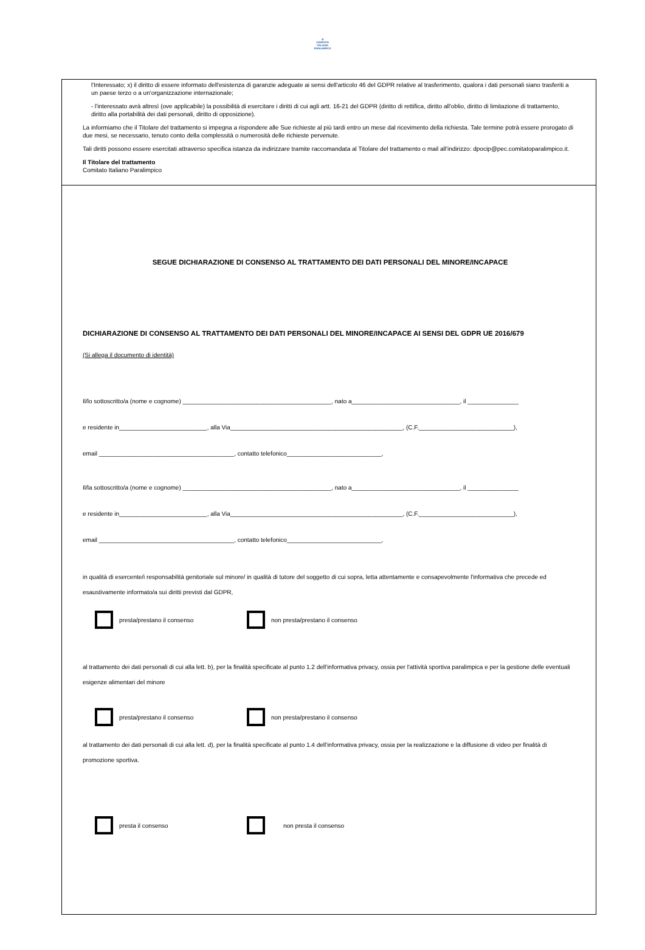◎
COMITATO
ITALIANO
PARALIMPICO
l'Interessato; x) il diritto di essere informato dell'esistenza di garanzie adeguate ai sensi dell'articolo 46 del GDPR relative al trasferimento, qualora i dati personali siano trasferiti a un paese terzo o a un'organizzazione internazionale;
- l'interessato avrà altresì (ove applicabile) la possibilità di esercitare i diritti di cui agli artt. 16-21 del GDPR (diritto di rettifica, diritto all'oblio, diritto di limitazione di trattamento, diritto alla portabilità dei dati personali, diritto di opposizione).
La informiamo che il Titolare del trattamento si impegna a rispondere alle Sue richieste al più tardi entro un mese dal ricevimento della richiesta. Tale termine potrà essere prorogato di due mesi, se necessario, tenuto conto della complessità o numerosità delle richieste pervenute.
Tali diritti possono essere esercitati attraverso specifica istanza da indirizzare tramite raccomandata al Titolare del trattamento o mail all'indirizzo: dpocip@pec.comitatoparalimpico.it.
Il Titolare del trattamento
Comitato Italiano Paralimpico
SEGUE DICHIARAZIONE DI CONSENSO AL TRATTAMENTO DEI DATI PERSONALI DEL MINORE/INCAPACE
DICHIARAZIONE DI CONSENSO AL TRATTAMENTO DEI DATI PERSONALI DEL MINORE/INCAPACE AI SENSI DEL GDPR UE 2016/679
(Si allega il documento di identità)
Il/lo sottoscritto/a (nome e cognome) ____________________________________________, nato a________________________________, il _______________
e residente in__________________________, alla Via___________________________________________________, (C.F.____________________________),
email ________________________________________, contatto telefonico____________________________,
Il/la sottoscritto/a (nome e cognome) ____________________________________________, nato a________________________________, il _______________
e residente in__________________________, alla Via___________________________________________________, (C.F.____________________________),
email ________________________________________, contatto telefonico____________________________,
in qualità di esercente/i responsabilità genitoriale sul minore/ in qualità di tutore del soggetto di cui sopra, letta attentamente e consapevolmente l'informativa che precede ed esaustivamente informato/a sui diritti previsti dal GDPR,
presta/prestano il consenso non presta/prestano il consenso
al trattamento dei dati personali di cui alla lett. b), per la finalità specificate al punto 1.2 dell'informativa privacy, ossia per l'attività sportiva paralimpica e per la gestione delle eventuali esigenze alimentari del minore
presta/prestano il consenso non presta/prestano il consenso
al trattamento dei dati personali di cui alla lett. d), per la finalità specificate al punto 1.4 dell'informativa privacy, ossia per la realizzazione e la diffusione di video per finalità di promozione sportiva.
presta il consenso non presta il consenso